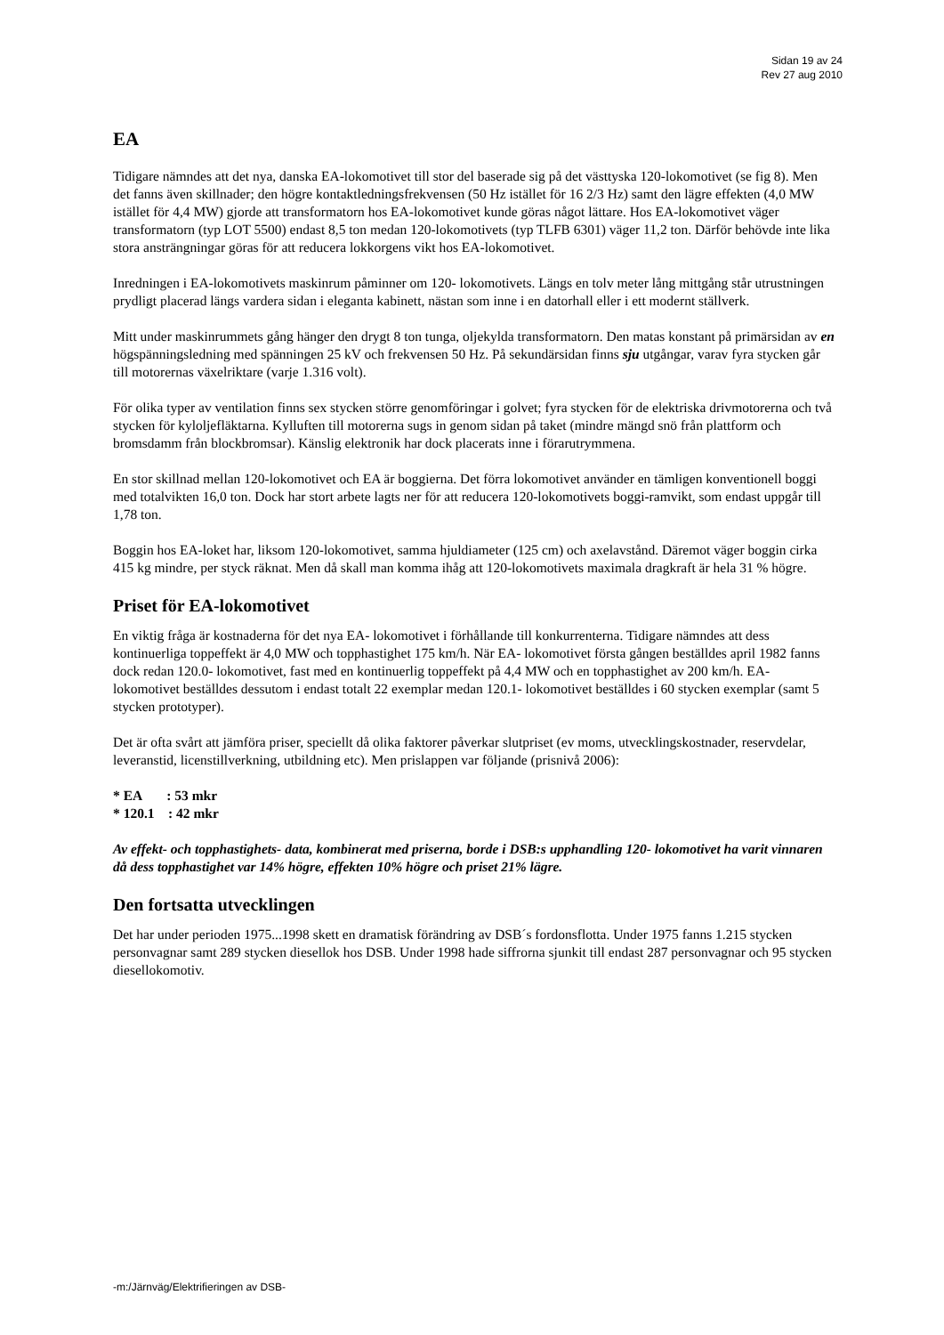Sidan 19 av 24
Rev 27 aug 2010
EA
Tidigare nämndes att det nya, danska EA-lokomotivet till stor del baserade sig på det västtyska 120-lokomotivet (se fig 8). Men det fanns även skillnader; den högre kontaktledningsfrekvensen (50 Hz istället för 16 2/3 Hz) samt den lägre effekten (4,0 MW istället för 4,4 MW) gjorde att transformatorn hos EA-lokomotivet kunde göras något lättare. Hos EA-lokomotivet väger transformatorn (typ LOT 5500) endast 8,5 ton medan 120-lokomotivets (typ TLFB 6301) väger 11,2 ton. Därför behövde inte lika stora ansträngningar göras för att reducera lokkorgens vikt hos EA-lokomotivet.
Inredningen i EA-lokomotivets maskinrum påminner om 120- lokomotivets. Längs en tolv meter lång mittgång står utrustningen prydligt placerad längs vardera sidan i eleganta kabinett, nästan som inne i en datorhall eller i ett modernt ställverk.
Mitt under maskinrummets gång hänger den drygt 8 ton tunga, oljekylda transformatorn. Den matas konstant på primärsidan av en högspänningsledning med spänningen 25 kV och frekvensen 50 Hz. På sekundärsidan finns sju utgångar, varav fyra stycken går till motorernas växelriktare (varje 1.316 volt).
För olika typer av ventilation finns sex stycken större genomföringar i golvet; fyra stycken för de elektriska drivmotorerna och två stycken för kyloljefläktarna. Kylluften till motorerna sugs in genom sidan på taket (mindre mängd snö från plattform och bromsdamm från blockbromsar). Känslig elektronik har dock placerats inne i förarutrymmena.
En stor skillnad mellan 120-lokomotivet och EA är boggierna. Det förra lokomotivet använder en tämligen konventionell boggi med totalvikten 16,0 ton. Dock har stort arbete lagts ner för att reducera 120-lokomotivets boggi-ramvikt, som endast uppgår till 1,78 ton.
Boggin hos EA-loket har, liksom 120-lokomotivet, samma hjuldiameter (125 cm) och axelavstånd. Däremot väger boggin cirka 415 kg mindre, per styck räknat. Men då skall man komma ihåg att 120-lokomotivets maximala dragkraft är hela 31 % högre.
Priset för EA-lokomotivet
En viktig fråga är kostnaderna för det nya EA- lokomotivet i förhållande till konkurrenterna. Tidigare nämndes att dess kontinuerliga toppeffekt är 4,0 MW och topphastighet 175 km/h. När EA- lokomotivet första gången beställdes april 1982 fanns dock redan 120.0- lokomotivet, fast med en kontinuerlig toppeffekt på 4,4 MW och en topphastighet av 200 km/h. EA- lokomotivet beställdes dessutom i endast totalt 22 exemplar medan 120.1- lokomotivet beställdes i 60 stycken exemplar (samt 5 stycken prototyper).
Det är ofta svårt att jämföra priser, speciellt då olika faktorer påverkar slutpriset (ev moms, utvecklingskostnader, reservdelar, leveranstid, licenstillverkning, utbildning etc). Men prislappen var följande (prisnivå 2006):
* EA : 53 mkr
* 120.1 : 42 mkr
Av effekt- och topphastighets- data, kombinerat med priserna, borde i DSB:s upphandling 120- lokomotivet ha varit vinnaren då dess topphastighet var 14% högre, effekten 10% högre och priset 21% lägre.
Den fortsatta utvecklingen
Det har under perioden 1975...1998 skett en dramatisk förändring av DSB´s fordonsflotta. Under 1975 fanns 1.215 stycken personvagnar samt 289 stycken diesellok hos DSB. Under 1998 hade siffrorna sjunkit till endast 287 personvagnar och 95 stycken diesellokomotiv.
-m:/Järnväg/Elektrifieringen av DSB-